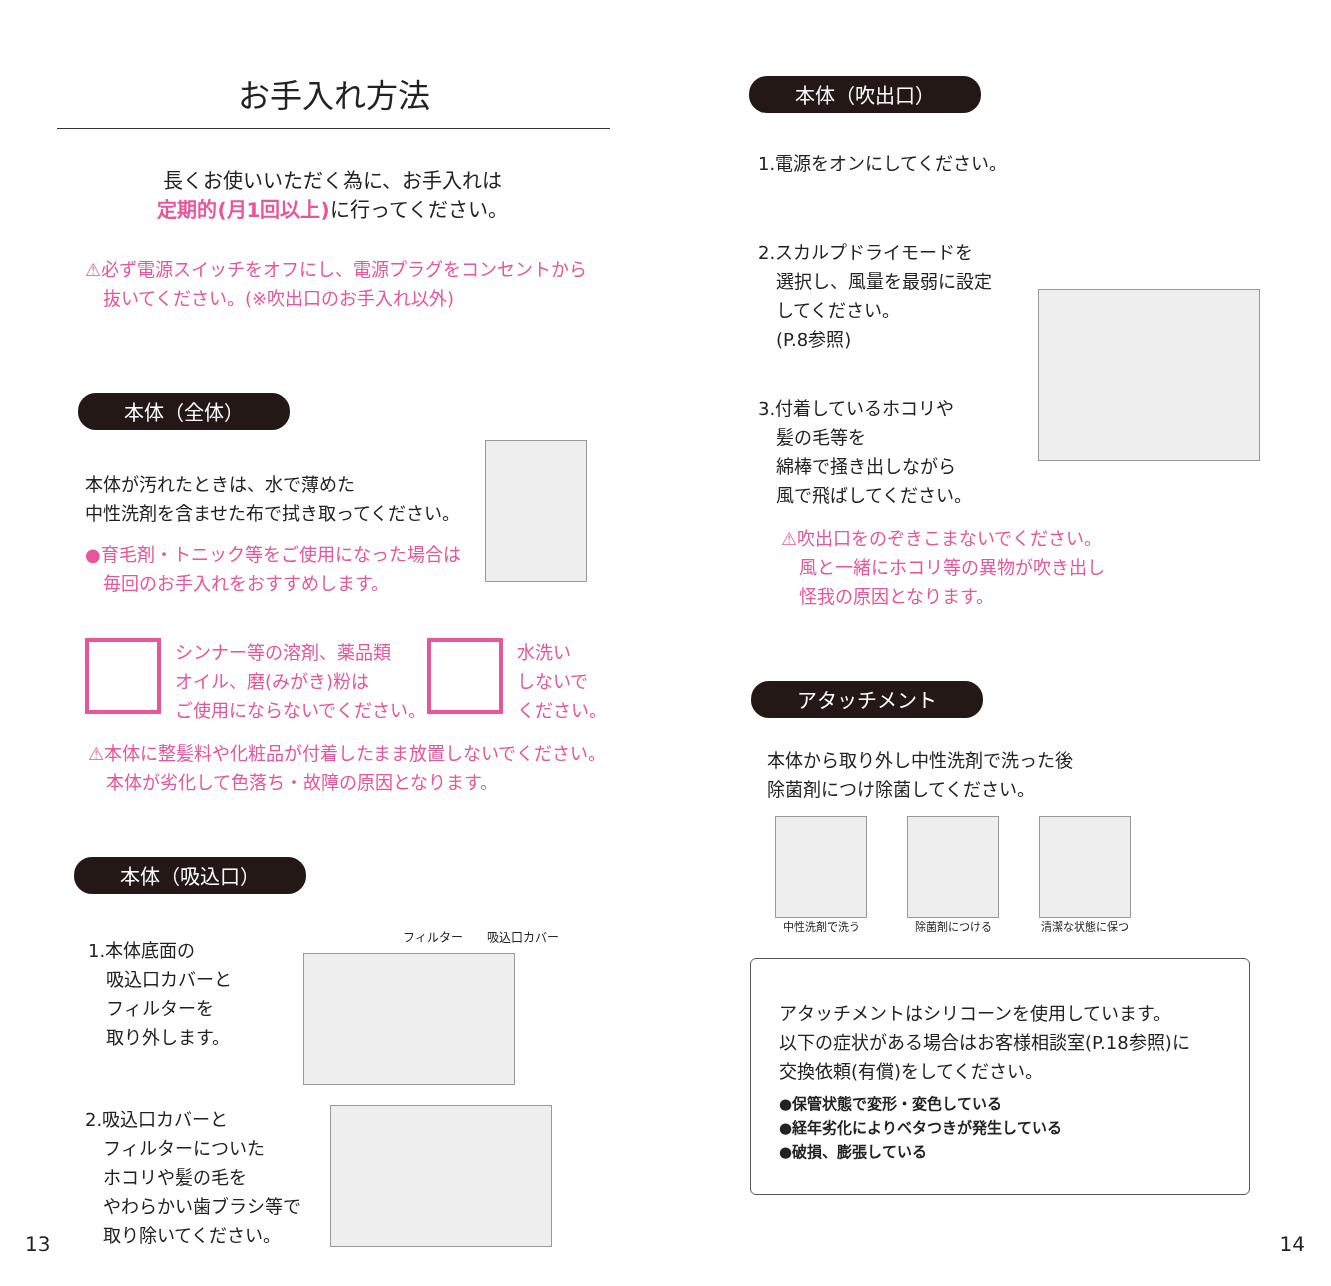お手入れ方法
長くお使いいただく為に、お手入れは
定期的(月1回以上) に行ってください。
⚠必ず電源スイッチをオフにし、電源プラグをコンセントから
　抜いてください。(※吹出口のお手入れ以外)
本体（全体）
本体が汚れたときは、水で薄めた
中性洗剤を含ませた布で拭き取ってください。
●育毛剤・トニック等をご使用になった場合は
　毎回のお手入れをおすすめします。
シンナー等の溶剤、薬品類
オイル、磨(みがき)粉は
ご使用にならないでください。
水洗い
しないで
ください。
⚠本体に整髪料や化粧品が付着したまま放置しないでください。
　本体が劣化して色落ち・故障の原因となります。
本体（吸込口）
1.本体底面の
　吸込口カバーと
　フィルターを
　取り外します。
フィルター　　吸込口カバー
2.吸込口カバーと
　フィルターについた
　ホコリや髪の毛を
　やわらかい歯ブラシ等で
　取り除いてください。
13
本体（吹出口）
1.電源をオンにしてください。
2.スカルプドライモードを
　選択し、風量を最弱に設定
　してください。
　(P.8参照)
3.付着しているホコリや
　髪の毛等を
　綿棒で掻き出しながら
　風で飛ばしてください。
⚠吹出口をのぞきこまないでください。
　風と一緒にホコリ等の異物が吹き出し
　怪我の原因となります。
アタッチメント
本体から取り外し中性洗剤で洗った後
除菌剤につけ除菌してください。
中性洗剤で洗う 除菌剤につける 清潔な状態に保つ
アタッチメントはシリコーンを使用しています。
以下の症状がある場合はお客様相談室(P.18参照)に
交換依頼(有償)をしてください。
●保管状態で変形・変色している
●経年劣化によりベタつきが発生している
●破損、膨張している
14